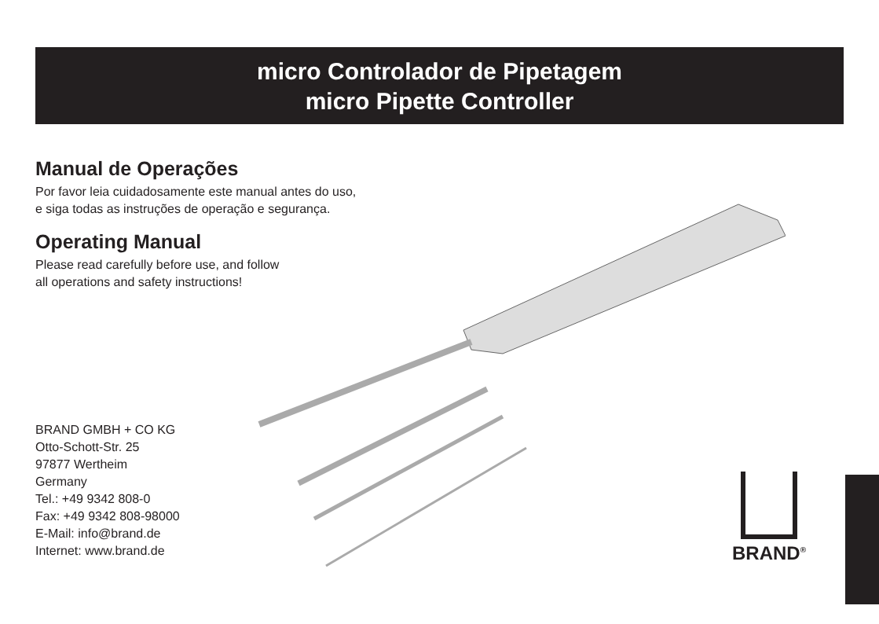micro Controlador de Pipetagem
micro Pipette Controller
Manual de Operações
Por favor leia cuidadosamente este manual antes do uso,
e siga todas as instruções de operação e segurança.
Operating Manual
Please read carefully before use, and follow
all operations and safety instructions!
BRAND GMBH + CO KG
Otto-Schott-Str. 25
97877 Wertheim
Germany
Tel.: +49 9342 808-0
Fax: +49 9342 808-98000
E-Mail: info@brand.de
Internet: www.brand.de
BRAND<sup>®</sup>